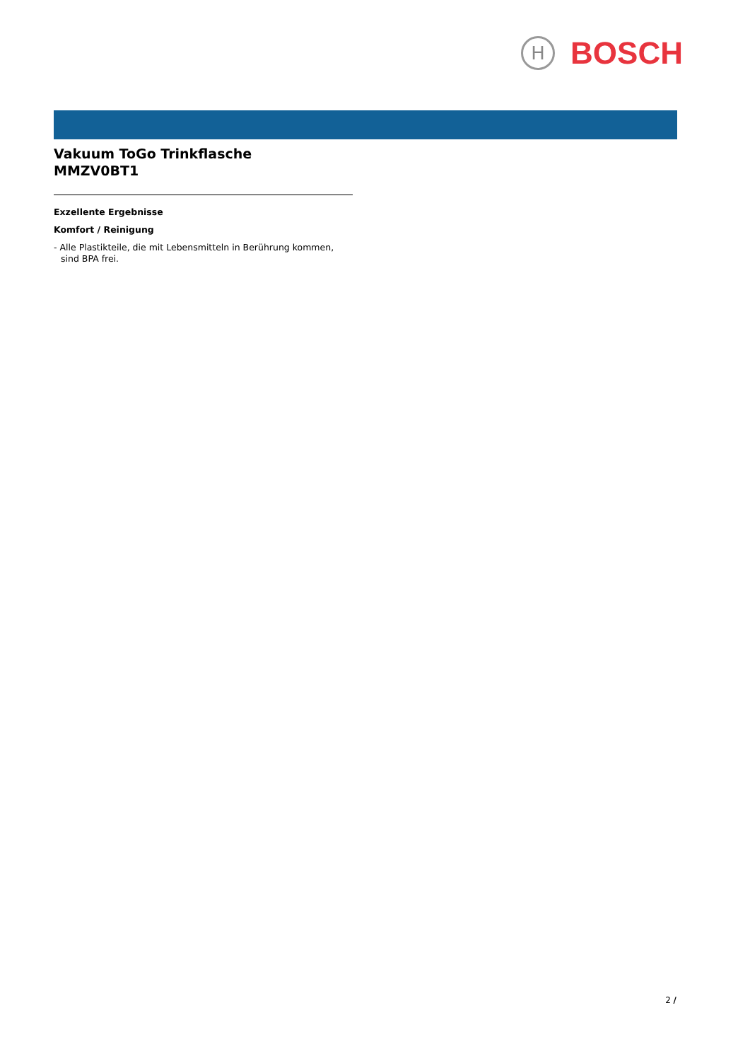H
BOSCH
Vakuum ToGo Trinkflasche
MMZV0BT1
Exzellente Ergebnisse
Komfort / Reinigung
- Alle Plastikteile, die mit Lebensmitteln in Berührung kommen, sind BPA frei.
2 /